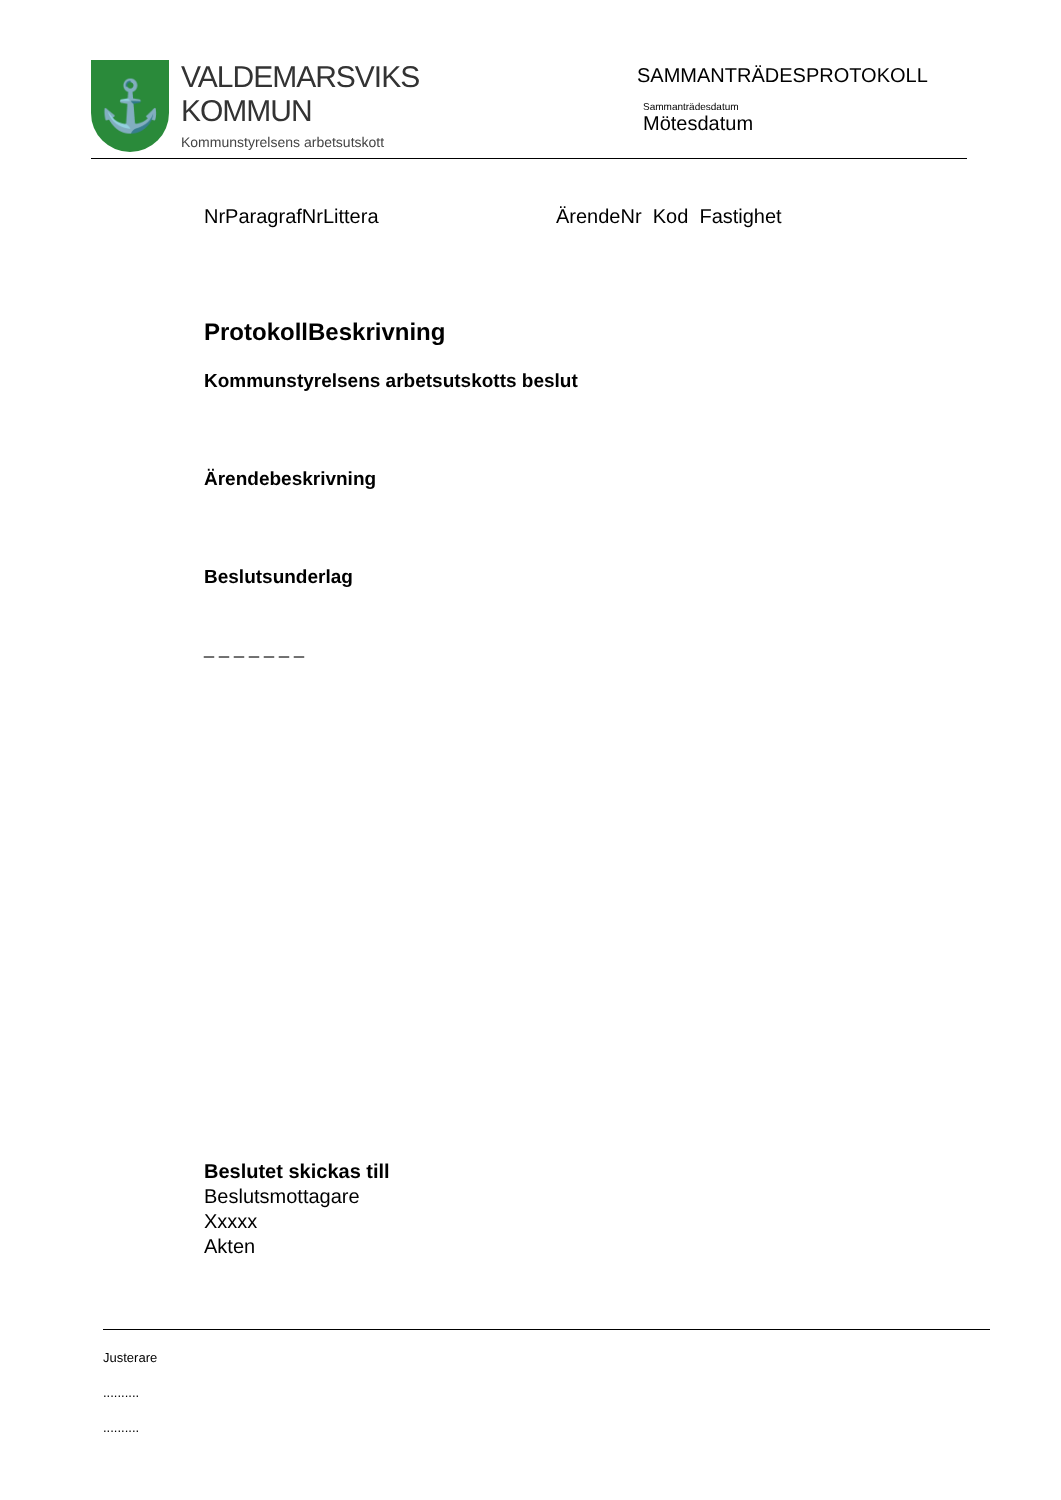⚓
VALDEMARSVIKS
KOMMUN
Kommunstyrelsens arbetsutskott
SAMMANTRÄDESPROTOKOLL
Sammanträdesdatum
Mötesdatum
NrParagrafNrLittera ÄrendeNr Kod Fastighet
ProtokollBeskrivning
Kommunstyrelsens arbetsutskotts beslut
Ärendebeskrivning
Beslutsunderlag
_ _ _ _ _ _ _
Beslutet skickas till
Beslutsmottagare
Xxxxx
Akten
Justerare
..........
..........